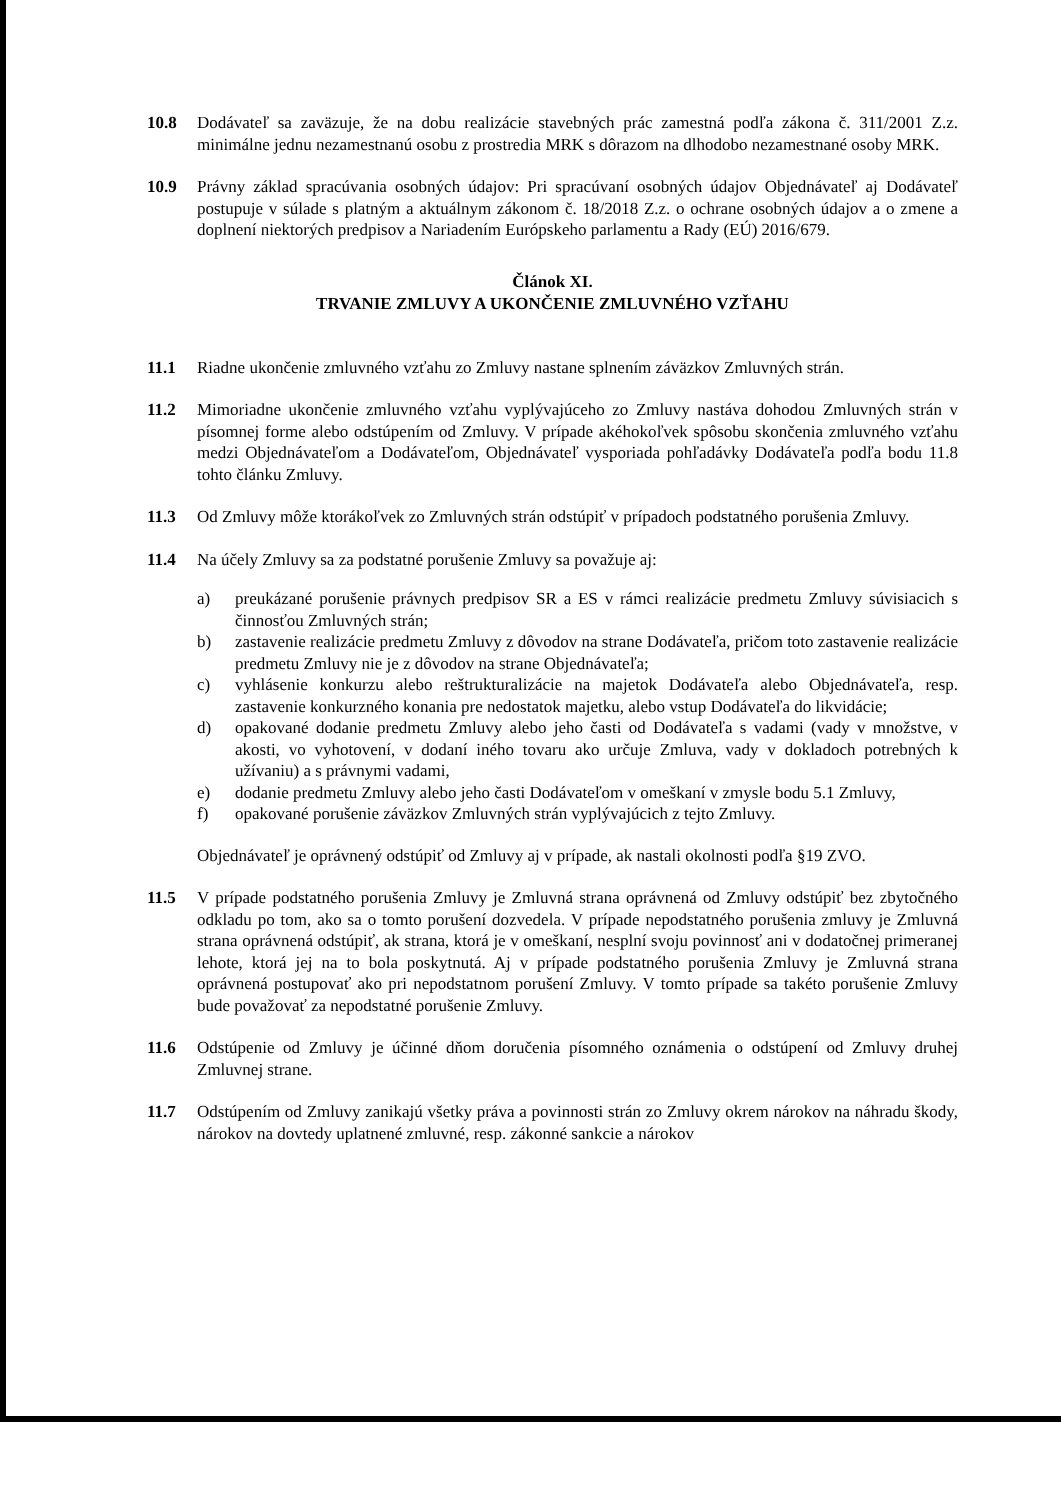10.8 Dodávateľ sa zaväzuje, že na dobu realizácie stavebných prác zamestná podľa zákona č. 311/2001 Z.z. minimálne jednu nezamestnanú osobu z prostredia MRK s dôrazom na dlhodobo nezamestnané osoby MRK.
10.9 Právny základ spracúvania osobných údajov: Pri spracúvaní osobných údajov Objednávateľ aj Dodávateľ postupuje v súlade s platným a aktuálnym zákonom č. 18/2018 Z.z. o ochrane osobných údajov a o zmene a doplnení niektorých predpisov a Nariadením Európskeho parlamentu a Rady (EÚ) 2016/679.
Článok XI.
TRVANIE ZMLUVY A UKONČENIE ZMLUVNÉHO VZŤAHU
11.1 Riadne ukončenie zmluvného vzťahu zo Zmluvy nastane splnením záväzkov Zmluvných strán.
11.2 Mimoriadne ukončenie zmluvného vzťahu vyplývajúceho zo Zmluvy nastáva dohodou Zmluvných strán v písomnej forme alebo odstúpením od Zmluvy. V prípade akéhokoľvek spôsobu skončenia zmluvného vzťahu medzi Objednávateľom a Dodávateľom, Objednávateľ vysporiada pohľadávky Dodávateľa podľa bodu 11.8 tohto článku Zmluvy.
11.3 Od Zmluvy môže ktorákoľvek zo Zmluvných strán odstúpiť v prípadoch podstatného porušenia Zmluvy.
11.4 Na účely Zmluvy sa za podstatné porušenie Zmluvy sa považuje aj:
a) preukázané porušenie právnych predpisov SR a ES v rámci realizácie predmetu Zmluvy súvisiacich s činnosťou Zmluvných strán;
b) zastavenie realizácie predmetu Zmluvy z dôvodov na strane Dodávateľa, pričom toto zastavenie realizácie predmetu Zmluvy nie je z dôvodov na strane Objednávateľa;
c) vyhlásenie konkurzu alebo reštrukturalizácie na majetok Dodávateľa alebo Objednávateľa, resp. zastavenie konkurzného konania pre nedostatok majetku, alebo vstup Dodávateľa do likvidácie;
d) opakované dodanie predmetu Zmluvy alebo jeho časti od Dodávateľa s vadami (vady v množstve, v akosti, vo vyhotovení, v dodaní iného tovaru ako určuje Zmluva, vady v dokladoch potrebných k užívaniu) a s právnymi vadami,
e) dodanie predmetu Zmluvy alebo jeho časti Dodávateľom v omeškaní v zmysle bodu 5.1 Zmluvy,
f) opakované porušenie záväzkov Zmluvných strán vyplývajúcich z tejto Zmluvy.
Objednávateľ je oprávnený odstúpiť od Zmluvy aj v prípade, ak nastali okolnosti podľa §19 ZVO.
11.5 V prípade podstatného porušenia Zmluvy je Zmluvná strana oprávnená od Zmluvy odstúpiť bez zbytočného odkladu po tom, ako sa o tomto porušení dozvedela. V prípade nepodstatného porušenia zmluvy je Zmluvná strana oprávnená odstúpiť, ak strana, ktorá je v omeškaní, nesplní svoju povinnosť ani v dodatočnej primeranej lehote, ktorá jej na to bola poskytnutá. Aj v prípade podstatného porušenia Zmluvy je Zmluvná strana oprávnená postupovať ako pri nepodstatnom porušení Zmluvy. V tomto prípade sa takéto porušenie Zmluvy bude považovať za nepodstatné porušenie Zmluvy.
11.6 Odstúpenie od Zmluvy je účinné dňom doručenia písomného oznámenia o odstúpení od Zmluvy druhej Zmluvnej strane.
11.7 Odstúpením od Zmluvy zanikajú všetky práva a povinnosti strán zo Zmluvy okrem nárokov na náhradu škody, nárokov na dovtedy uplatnené zmluvné, resp. zákonné sankcie a nárokov